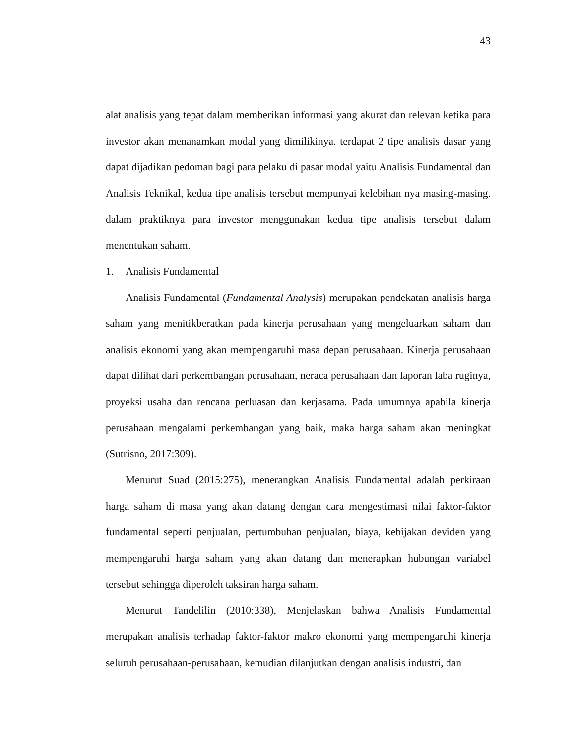43
alat analisis yang tepat dalam memberikan informasi yang akurat dan relevan ketika para investor akan menanamkan modal yang dimilikinya. terdapat 2 tipe analisis dasar yang dapat dijadikan pedoman bagi para pelaku di pasar modal yaitu Analisis Fundamental dan Analisis Teknikal, kedua tipe analisis tersebut mempunyai kelebihan nya masing-masing. dalam praktiknya para investor menggunakan kedua tipe analisis tersebut dalam menentukan saham.
1. Analisis Fundamental
Analisis Fundamental (Fundamental Analysis) merupakan pendekatan analisis harga saham yang menitikberatkan pada kinerja perusahaan yang mengeluarkan saham dan analisis ekonomi yang akan mempengaruhi masa depan perusahaan. Kinerja perusahaan dapat dilihat dari perkembangan perusahaan, neraca perusahaan dan laporan laba ruginya, proyeksi usaha dan rencana perluasan dan kerjasama. Pada umumnya apabila kinerja perusahaan mengalami perkembangan yang baik, maka harga saham akan meningkat (Sutrisno, 2017:309).
Menurut Suad (2015:275), menerangkan Analisis Fundamental adalah perkiraan harga saham di masa yang akan datang dengan cara mengestimasi nilai faktor-faktor fundamental seperti penjualan, pertumbuhan penjualan, biaya, kebijakan deviden yang mempengaruhi harga saham yang akan datang dan menerapkan hubungan variabel tersebut sehingga diperoleh taksiran harga saham.
Menurut Tandelilin (2010:338), Menjelaskan bahwa Analisis Fundamental merupakan analisis terhadap faktor-faktor makro ekonomi yang mempengaruhi kinerja seluruh perusahaan-perusahaan, kemudian dilanjutkan dengan analisis industri, dan